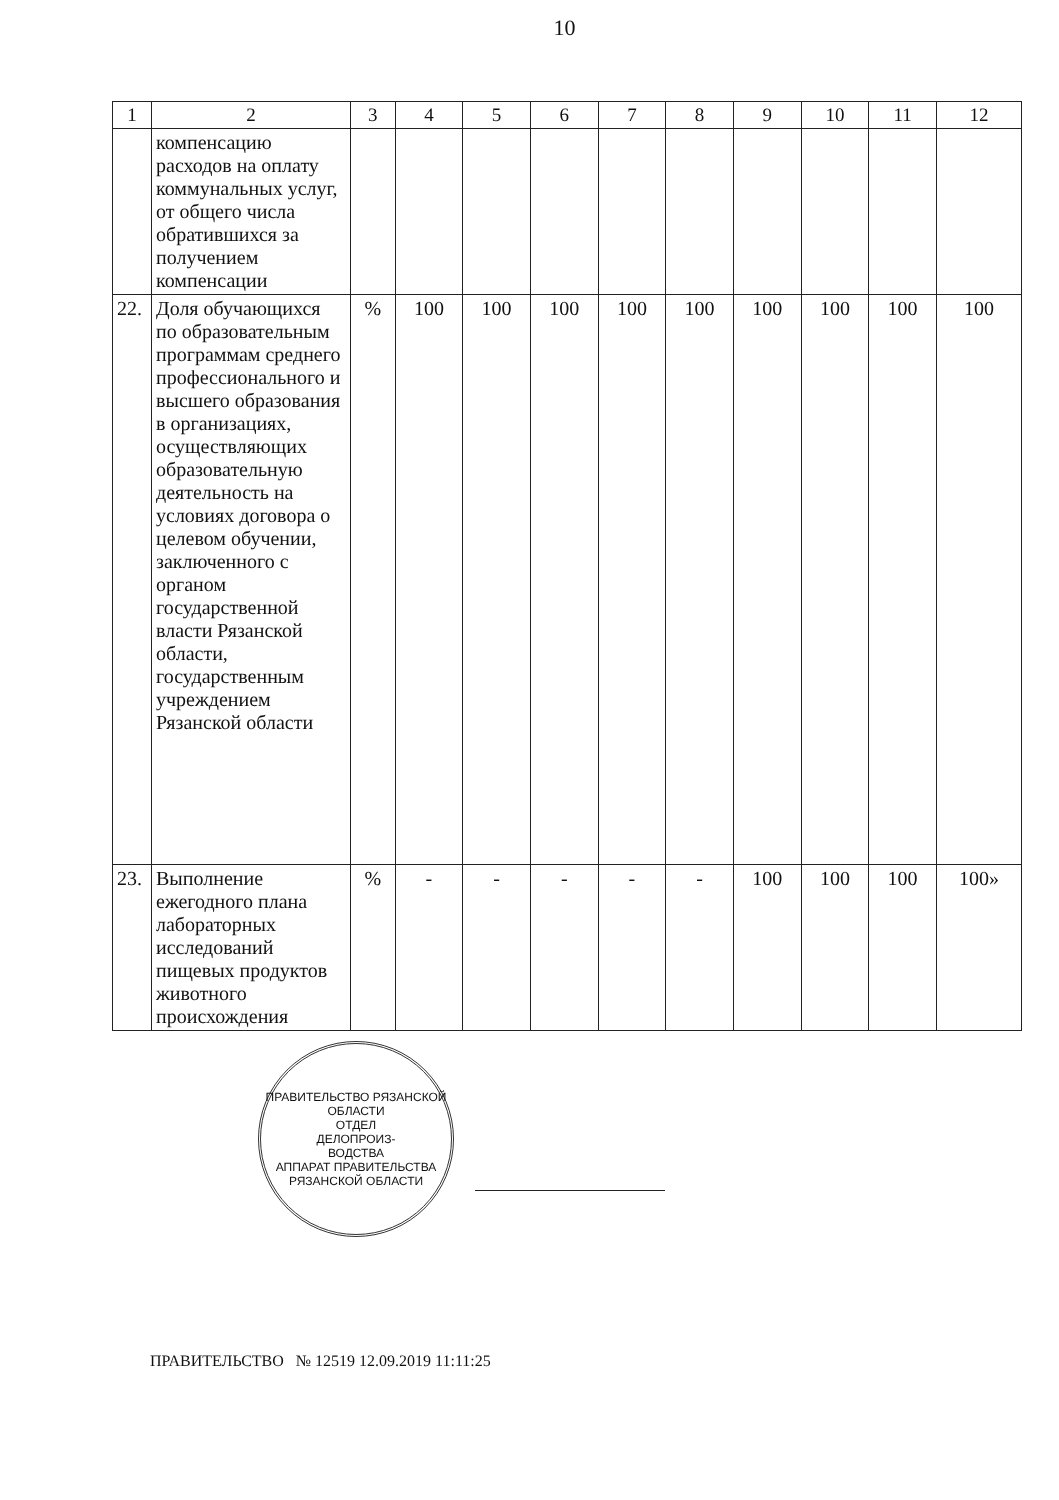10
| 1 | 2 | 3 | 4 | 5 | 6 | 7 | 8 | 9 | 10 | 11 | 12 |
| --- | --- | --- | --- | --- | --- | --- | --- | --- | --- | --- | --- |
| | компенсацию расходов на оплату коммунальных услуг, от общего числа обратившихся за получением компенсации | | | | | | | | | | |
| 22. | Доля обучающихся по образовательным программам среднего профессионального и высшего образования в организациях, осуществляющих образовательную деятельность на условиях договора о целевом обучении, заключенного с органом государственной власти Рязанской области, государственным учреждением Рязанской области | % | 100 | 100 | 100 | 100 | 100 | 100 | 100 | 100 | 100 |
| 23. | Выполнение ежегодного плана лабораторных исследований пищевых продуктов животного происхождения | % | - | - | - | - | - | 100 | 100 | 100 | 100» |
ПРАВИТЕЛЬСТВО РЯЗАНСКОЙ ОБЛАСТИ
ОТДЕЛ
ДЕЛОПРОИЗ-
ВОДСТВА
АППАРАТ ПРАВИТЕЛЬСТВА РЯЗАНСКОЙ ОБЛАСТИ
ПРАВИТЕЛЬСТВО № 12519 12.09.2019 11:11:25